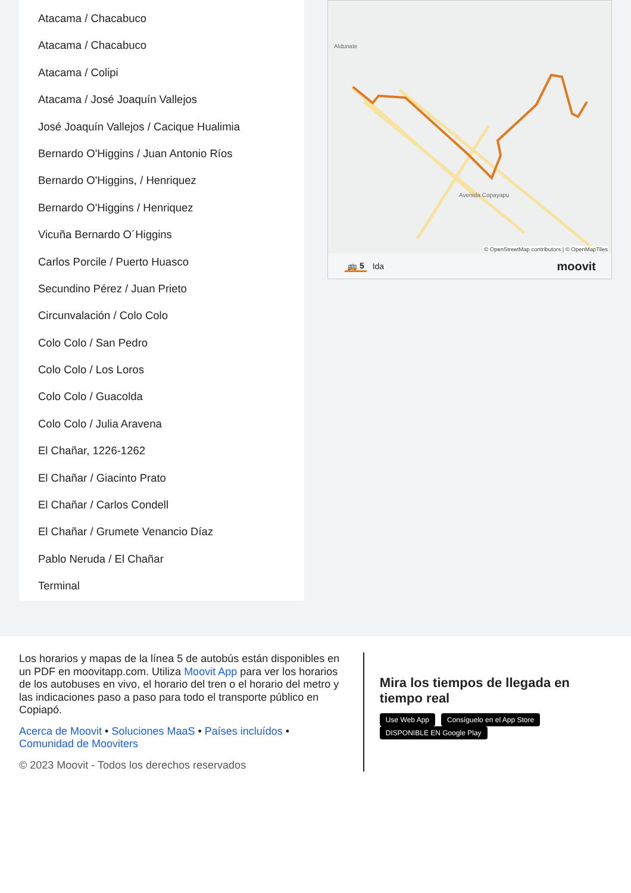Atacama / Chacabuco
Atacama / Chacabuco
Atacama / Colipi
Atacama / José Joaquín Vallejos
José Joaquín Vallejos / Cacique Hualimia
Bernardo O'Higgins / Juan Antonio Ríos
Bernardo O'Higgins, / Henriquez
Bernardo O'Higgins / Henriquez
Vicuña Bernardo O´Higgins
Carlos Porcile / Puerto Huasco
Secundino Pérez / Juan Prieto
Circunvalación / Colo Colo
Colo Colo / San Pedro
Colo Colo / Los Loros
Colo Colo / Guacolda
Colo Colo / Julia Aravena
El Chañar, 1226-1262
El Chañar / Giacinto Prato
El Chañar / Carlos Condell
El Chañar / Grumete Venancio Díaz
Pablo Neruda / El Chañar
Terminal
Aldunate
Avenida Copayapu
© OpenStreetMap contributors | © OpenMapTiles
🚌 5 Ida moovit
Los horarios y mapas de la línea 5 de autobús están disponibles en un PDF en moovitapp.com. Utiliza Moovit App para ver los horarios de los autobuses en vivo, el horario del tren o el horario del metro y las indicaciones paso a paso para todo el transporte público en Copiapó.
Acerca de Moovit • Soluciones MaaS • Países incluídos • Comunidad de Mooviters
© 2023 Moovit - Todos los derechos reservados
Mira los tiempos de llegada en tiempo real
Use Web App Consíguelo en el App Store DISPONIBLE EN Google Play